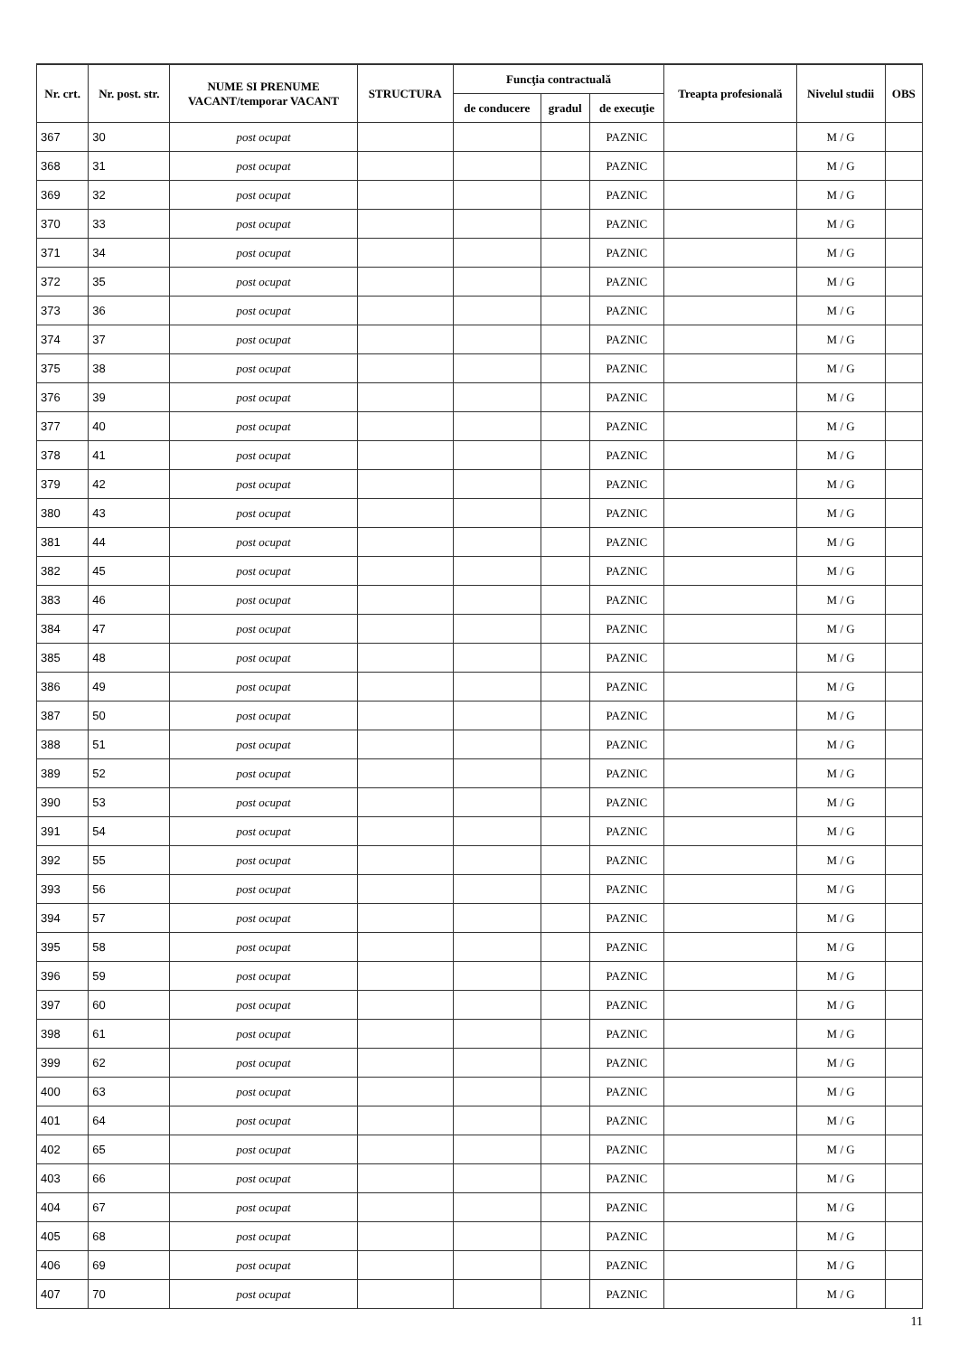| Nr. crt. | Nr. post. str. | NUME SI PRENUME VACANT/temporar VACANT | STRUCTURA | Funcţia contractuală | | | Treapta profesională | Nivelul studii | OBS |
| --- | --- | --- | --- | --- | --- | --- | --- | --- | --- |
| | | | | de conducere | gradul | de execuţie | | | |
| 367 | 30 | post ocupat | | | | PAZNIC | | M / G | |
| 368 | 31 | post ocupat | | | | PAZNIC | | M / G | |
| 369 | 32 | post ocupat | | | | PAZNIC | | M / G | |
| 370 | 33 | post ocupat | | | | PAZNIC | | M / G | |
| 371 | 34 | post ocupat | | | | PAZNIC | | M / G | |
| 372 | 35 | post ocupat | | | | PAZNIC | | M / G | |
| 373 | 36 | post ocupat | | | | PAZNIC | | M / G | |
| 374 | 37 | post ocupat | | | | PAZNIC | | M / G | |
| 375 | 38 | post ocupat | | | | PAZNIC | | M / G | |
| 376 | 39 | post ocupat | | | | PAZNIC | | M / G | |
| 377 | 40 | post ocupat | | | | PAZNIC | | M / G | |
| 378 | 41 | post ocupat | | | | PAZNIC | | M / G | |
| 379 | 42 | post ocupat | | | | PAZNIC | | M / G | |
| 380 | 43 | post ocupat | | | | PAZNIC | | M / G | |
| 381 | 44 | post ocupat | | | | PAZNIC | | M / G | |
| 382 | 45 | post ocupat | | | | PAZNIC | | M / G | |
| 383 | 46 | post ocupat | | | | PAZNIC | | M / G | |
| 384 | 47 | post ocupat | | | | PAZNIC | | M / G | |
| 385 | 48 | post ocupat | | | | PAZNIC | | M / G | |
| 386 | 49 | post ocupat | | | | PAZNIC | | M / G | |
| 387 | 50 | post ocupat | | | | PAZNIC | | M / G | |
| 388 | 51 | post ocupat | | | | PAZNIC | | M / G | |
| 389 | 52 | post ocupat | | | | PAZNIC | | M / G | |
| 390 | 53 | post ocupat | | | | PAZNIC | | M / G | |
| 391 | 54 | post ocupat | | | | PAZNIC | | M / G | |
| 392 | 55 | post ocupat | | | | PAZNIC | | M / G | |
| 393 | 56 | post ocupat | | | | PAZNIC | | M / G | |
| 394 | 57 | post ocupat | | | | PAZNIC | | M / G | |
| 395 | 58 | post ocupat | | | | PAZNIC | | M / G | |
| 396 | 59 | post ocupat | | | | PAZNIC | | M / G | |
| 397 | 60 | post ocupat | | | | PAZNIC | | M / G | |
| 398 | 61 | post ocupat | | | | PAZNIC | | M / G | |
| 399 | 62 | post ocupat | | | | PAZNIC | | M / G | |
| 400 | 63 | post ocupat | | | | PAZNIC | | M / G | |
| 401 | 64 | post ocupat | | | | PAZNIC | | M / G | |
| 402 | 65 | post ocupat | | | | PAZNIC | | M / G | |
| 403 | 66 | post ocupat | | | | PAZNIC | | M / G | |
| 404 | 67 | post ocupat | | | | PAZNIC | | M / G | |
| 405 | 68 | post ocupat | | | | PAZNIC | | M / G | |
| 406 | 69 | post ocupat | | | | PAZNIC | | M / G | |
| 407 | 70 | post ocupat | | | | PAZNIC | | M / G | |
11